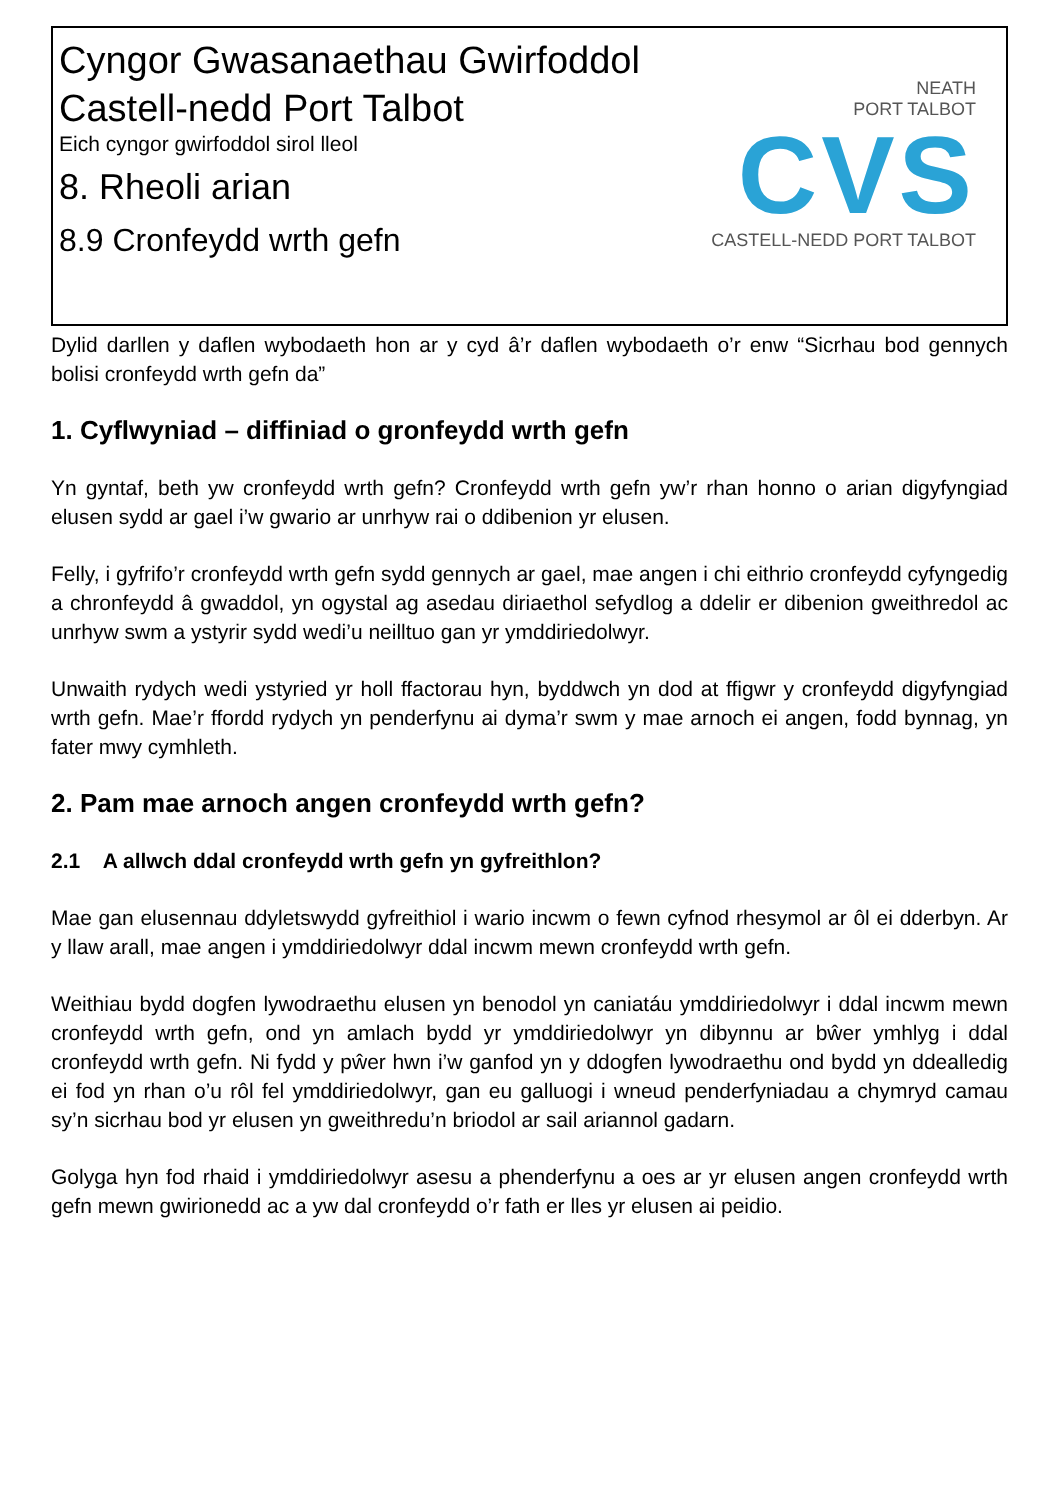Cyngor Gwasanaethau Gwirfoddol Castell-nedd Port Talbot
Eich cyngor gwirfoddol sirol lleol
8. Rheoli arian
8.9 Cronfeydd wrth gefn
NEATH
PORT TALBOT
CVS
CASTELL-NEDD PORT TALBOT
Dylid darllen y daflen wybodaeth hon ar y cyd â’r daflen wybodaeth o’r enw “Sicrhau bod gennych bolisi cronfeydd wrth gefn da”
1. Cyflwyniad – diffiniad o gronfeydd wrth gefn
Yn gyntaf, beth yw cronfeydd wrth gefn? Cronfeydd wrth gefn yw’r rhan honno o arian digyfyngiad elusen sydd ar gael i’w gwario ar unrhyw rai o ddibenion yr elusen.
Felly, i gyfrifo’r cronfeydd wrth gefn sydd gennych ar gael, mae angen i chi eithrio cronfeydd cyfyngedig a chronfeydd â gwaddol, yn ogystal ag asedau diriaethol sefydlog a ddelir er dibenion gweithredol ac unrhyw swm a ystyrir sydd wedi’u neilltuo gan yr ymddiriedolwyr.
Unwaith rydych wedi ystyried yr holl ffactorau hyn, byddwch yn dod at ffigwr y cronfeydd digyfyngiad wrth gefn. Mae’r ffordd rydych yn penderfynu ai dyma’r swm y mae arnoch ei angen, fodd bynnag, yn fater mwy cymhleth.
2. Pam mae arnoch angen cronfeydd wrth gefn?
2.1 A allwch ddal cronfeydd wrth gefn yn gyfreithlon?
Mae gan elusennau ddyletswydd gyfreithiol i wario incwm o fewn cyfnod rhesymol ar ôl ei dderbyn. Ar y llaw arall, mae angen i ymddiriedolwyr ddal incwm mewn cronfeydd wrth gefn.
Weithiau bydd dogfen lywodraethu elusen yn benodol yn caniatáu ymddiriedolwyr i ddal incwm mewn cronfeydd wrth gefn, ond yn amlach bydd yr ymddiriedolwyr yn dibynnu ar bŵer ymhlyg i ddal cronfeydd wrth gefn. Ni fydd y pŵer hwn i’w ganfod yn y ddogfen lywodraethu ond bydd yn ddealledig ei fod yn rhan o’u rôl fel ymddiriedolwyr, gan eu galluogi i wneud penderfyniadau a chymryd camau sy’n sicrhau bod yr elusen yn gweithredu’n briodol ar sail ariannol gadarn.
Golyga hyn fod rhaid i ymddiriedolwyr asesu a phenderfynu a oes ar yr elusen angen cronfeydd wrth gefn mewn gwirionedd ac a yw dal cronfeydd o’r fath er lles yr elusen ai peidio.